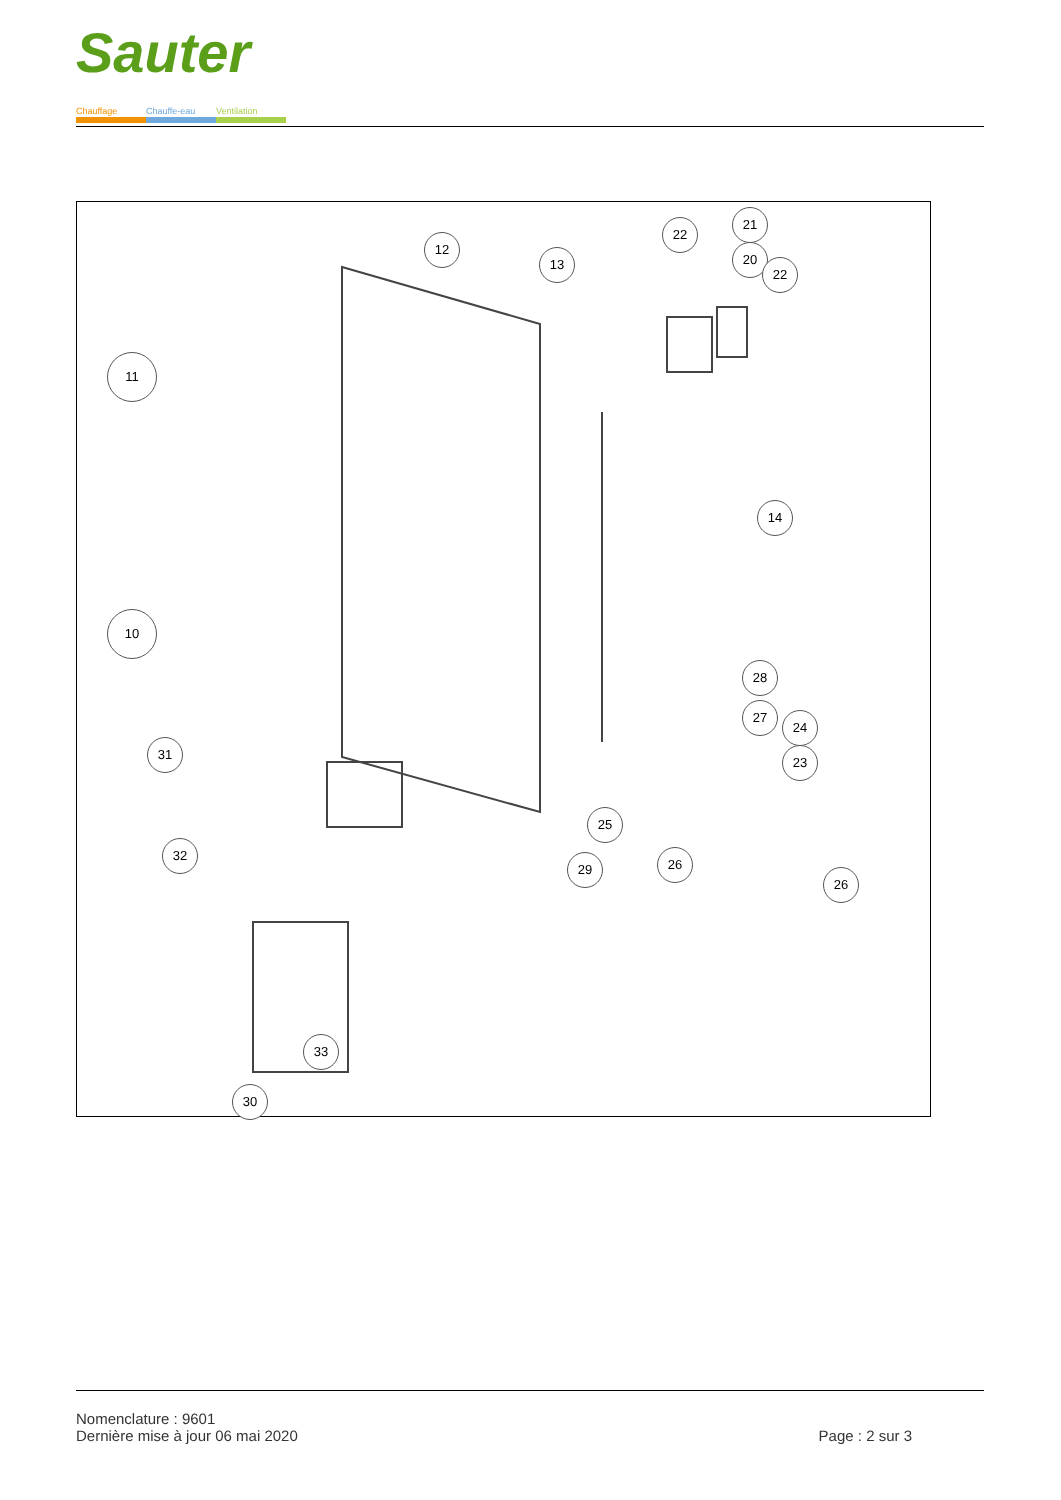Sauter
Chauffage Chauffe-eau Ventilation
11
10
12
13
22
21
20
22
14
28
27
24
23
25
29 26
26
31
32
33
30
Nomenclature : 9601
Dernière mise à jour 06 mai 2020
Page : 2 sur 3